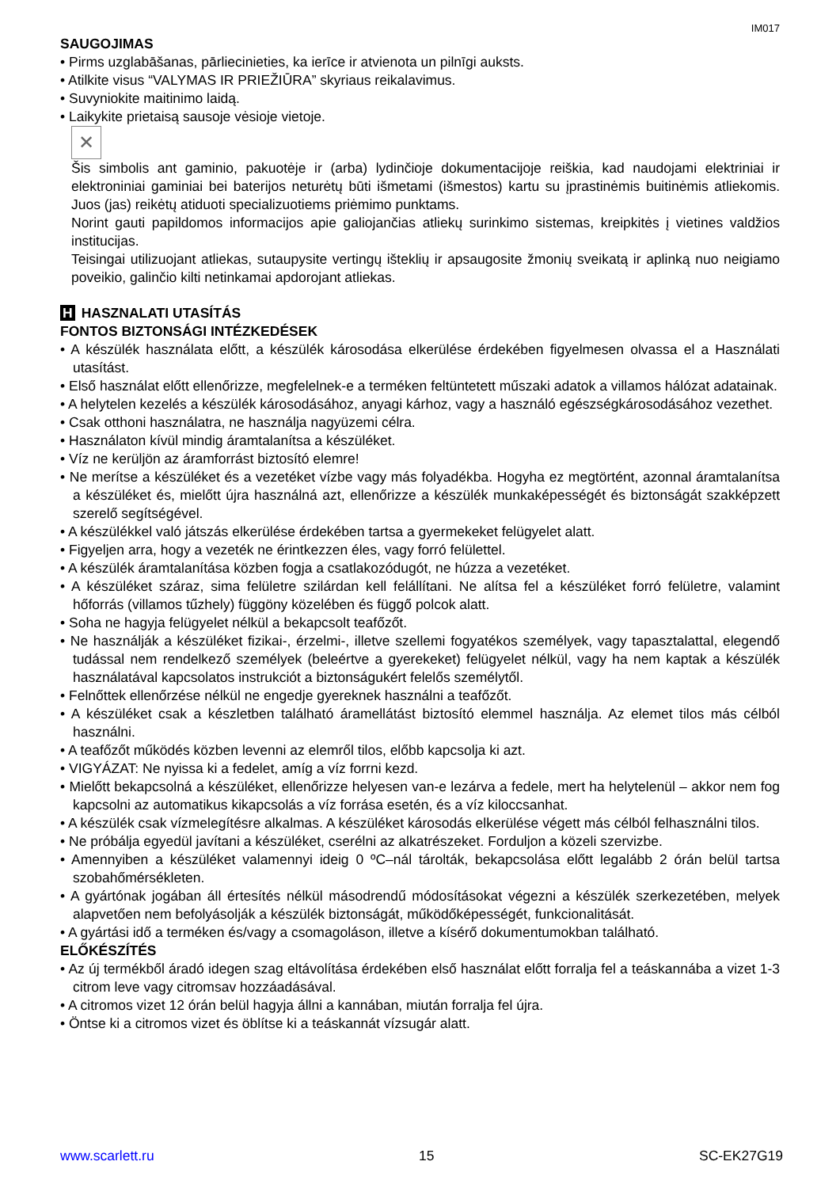IM017
SAUGOJIMAS
• Pirms uzglabāšanas, pārliecinieties, ka ierīce ir atvienota un pilnīgi auksts.
• Atilkite visus “VALYMAS IR PRIEŽIŪRA” skyriaus reikalavimus.
• Suvyniokite maitinimo laidą.
• Laikykite prietaisą sausoje vėsioje vietoje.
✕
Šis simbolis ant gaminio, pakuotėje ir (arba) lydinčioje dokumentacijoje reiškia, kad naudojami elektriniai ir elektroniniai gaminiai bei baterijos neturėtų būti išmetami (išmestos) kartu su įprastinėmis buitinėmis atliekomis. Juos (jas) reikėtų atiduoti specializuotiems priėmimo punktams.
Norint gauti papildomos informacijos apie galiojančias atliekų surinkimo sistemas, kreipkitės į vietines valdžios institucijas.
Teisingai utilizuojant atliekas, sutaupysite vertingų išteklių ir apsaugosite žmonių sveikatą ir aplinką nuo neigiamo poveikio, galinčio kilti netinkamai apdorojant atliekas.
H HASZNALATI UTASÍTÁS
FONTOS BIZTONSÁGI INTÉZKEDÉSEK
• A készülék használata előtt, a készülék károsodása elkerülése érdekében figyelmesen olvassa el a Használati utasítást.
• Első használat előtt ellenőrizze, megfelelnek-e a terméken feltüntetett műszaki adatok a villamos hálózat adatainak.
• A helytelen kezelés a készülék károsodásához, anyagi kárhoz, vagy a használó egészségkárosodásához vezethet.
• Csak otthoni használatra, ne használja nagyüzemi célra.
• Használaton kívül mindig áramtalanítsa a készüléket.
• Víz ne kerüljön az áramforrást biztosító elemre!
• Ne merítse a készüléket és a vezetéket vízbe vagy más folyadékba. Hogyha ez megtörtént, azonnal áramtalanítsa a készüléket és, mielőtt újra használná azt, ellenőrizze a készülék munkaképességét és biztonságát szakképzett szerelő segítségével.
• A készülékkel való játszás elkerülése érdekében tartsa a gyermekeket felügyelet alatt.
• Figyeljen arra, hogy a vezeték ne érintkezzen éles, vagy forró felülettel.
• A készülék áramtalanítása közben fogja a csatlakozódugót, ne húzza a vezetéket.
• A készüléket száraz, sima felületre szilárdan kell felállítani. Ne alítsa fel a készüléket forró felületre, valamint hőforrás (villamos tűzhely) függöny közelében és függő polcok alatt.
• Soha ne hagyja felügyelet nélkül a bekapcsolt teafőzőt.
• Ne használják a készüléket fizikai-, érzelmi-, illetve szellemi fogyatékos személyek, vagy tapasztalattal, elegendő tudással nem rendelkező személyek (beleértve a gyerekeket) felügyelet nélkül, vagy ha nem kaptak a készülék használatával kapcsolatos instrukciót a biztonságukért felelős személytől.
• Felnőttek ellenőrzése nélkül ne engedje gyereknek használni a teafőzőt.
• A készüléket csak a készletben található áramellátást biztosító elemmel használja. Az elemet tilos más célból használni.
• A teafőzőt működés közben levenni az elemről tilos, előbb kapcsolja ki azt.
• VIGYÁZAT: Ne nyissa ki a fedelet, amíg a víz forrni kezd.
• Mielőtt bekapcsolná a készüléket, ellenőrizze helyesen van-e lezárva a fedele, mert ha helytelenül – akkor nem fog kapcsolni az automatikus kikapcsolás a víz forrása esetén, és a víz kiloccsanhat.
• A készülék csak vízmelegítésre alkalmas. A készüléket károsodás elkerülése végett más célból felhasználni tilos.
• Ne próbálja egyedül javítani a készüléket, cserélni az alkatrészeket. Forduljon a közeli szervizbe.
• Amennyiben a készüléket valamennyi ideig 0 ºC–nál tárolták, bekapcsolása előtt legalább 2 órán belül tartsa szobahőmérsékleten.
• A gyártónak jogában áll értesítés nélkül másodrendű módosításokat végezni a készülék szerkezetében, melyek alapvetően nem befolyásolják a készülék biztonságát, működőképességét, funkcionalitását.
• A gyártási idő a terméken és/vagy a csomagoláson, illetve a kísérő dokumentumokban található.
ELŐKÉSZÍTÉS
• Az új termékből áradó idegen szag eltávolítása érdekében első használat előtt forralja fel a teáskannába a vizet 1-3 citrom leve vagy citromsav hozzáadásával.
• A citromos vizet 12 órán belül hagyja állni a kannában, miután forralja fel újra.
• Öntse ki a citromos vizet és öblítse ki a teáskannát vízsugár alatt.
www.scarlett.ru 15 SC-EK27G19